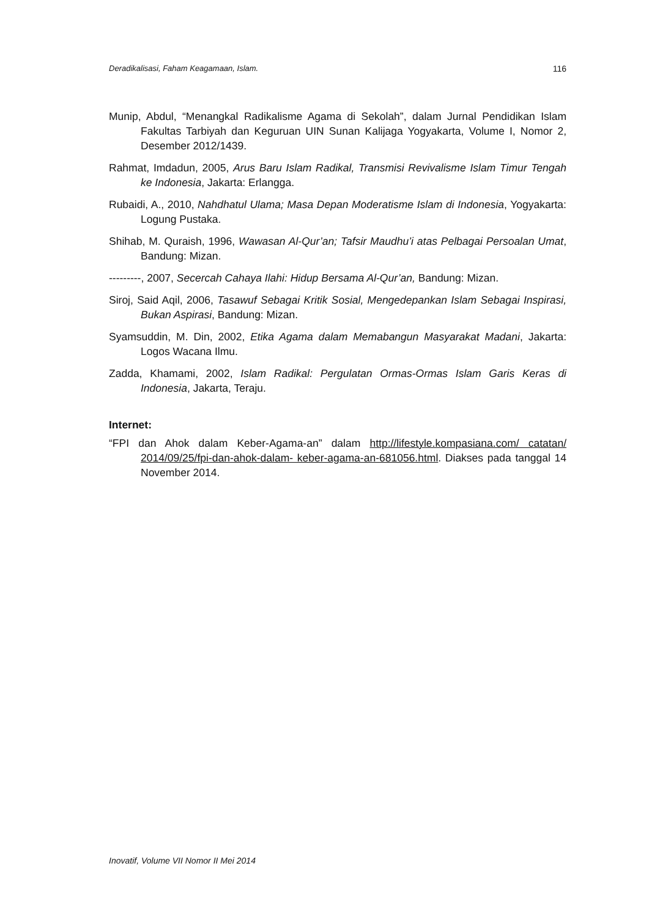Deradikalisasi, Faham Keagamaan, Islam. 116
Munip, Abdul, “Menangkal Radikalisme Agama di Sekolah”, dalam Jurnal Pendidikan Islam Fakultas Tarbiyah dan Keguruan UIN Sunan Kalijaga Yogyakarta, Volume I, Nomor 2, Desember 2012/1439.
Rahmat, Imdadun, 2005, Arus Baru Islam Radikal, Transmisi Revivalisme Islam Timur Tengah ke Indonesia, Jakarta: Erlangga.
Rubaidi, A., 2010, Nahdhatul Ulama; Masa Depan Moderatisme Islam di Indonesia, Yogyakarta: Logung Pustaka.
Shihab, M. Quraish, 1996, Wawasan Al-Qur’an; Tafsir Maudhu’i atas Pelbagai Persoalan Umat, Bandung: Mizan.
---------, 2007, Secercah Cahaya Ilahi: Hidup Bersama Al-Qur’an, Bandung: Mizan.
Siroj, Said Aqil, 2006, Tasawuf Sebagai Kritik Sosial, Mengedepankan Islam Sebagai Inspirasi, Bukan Aspirasi, Bandung: Mizan.
Syamsuddin, M. Din, 2002, Etika Agama dalam Memabangun Masyarakat Madani, Jakarta: Logos Wacana Ilmu.
Zadda, Khamami, 2002, Islam Radikal: Pergulatan Ormas-Ormas Islam Garis Keras di Indonesia, Jakarta, Teraju.
Internet:
“FPI dan Ahok dalam Keber-Agama-an” dalam http://lifestyle.kompasiana.com/ catatan/ 2014/09/25/fpi-dan-ahok-dalam- keber-agama-an-681056.html. Diakses pada tanggal 14 November 2014.
Inovatif, Volume VII Nomor II Mei 2014